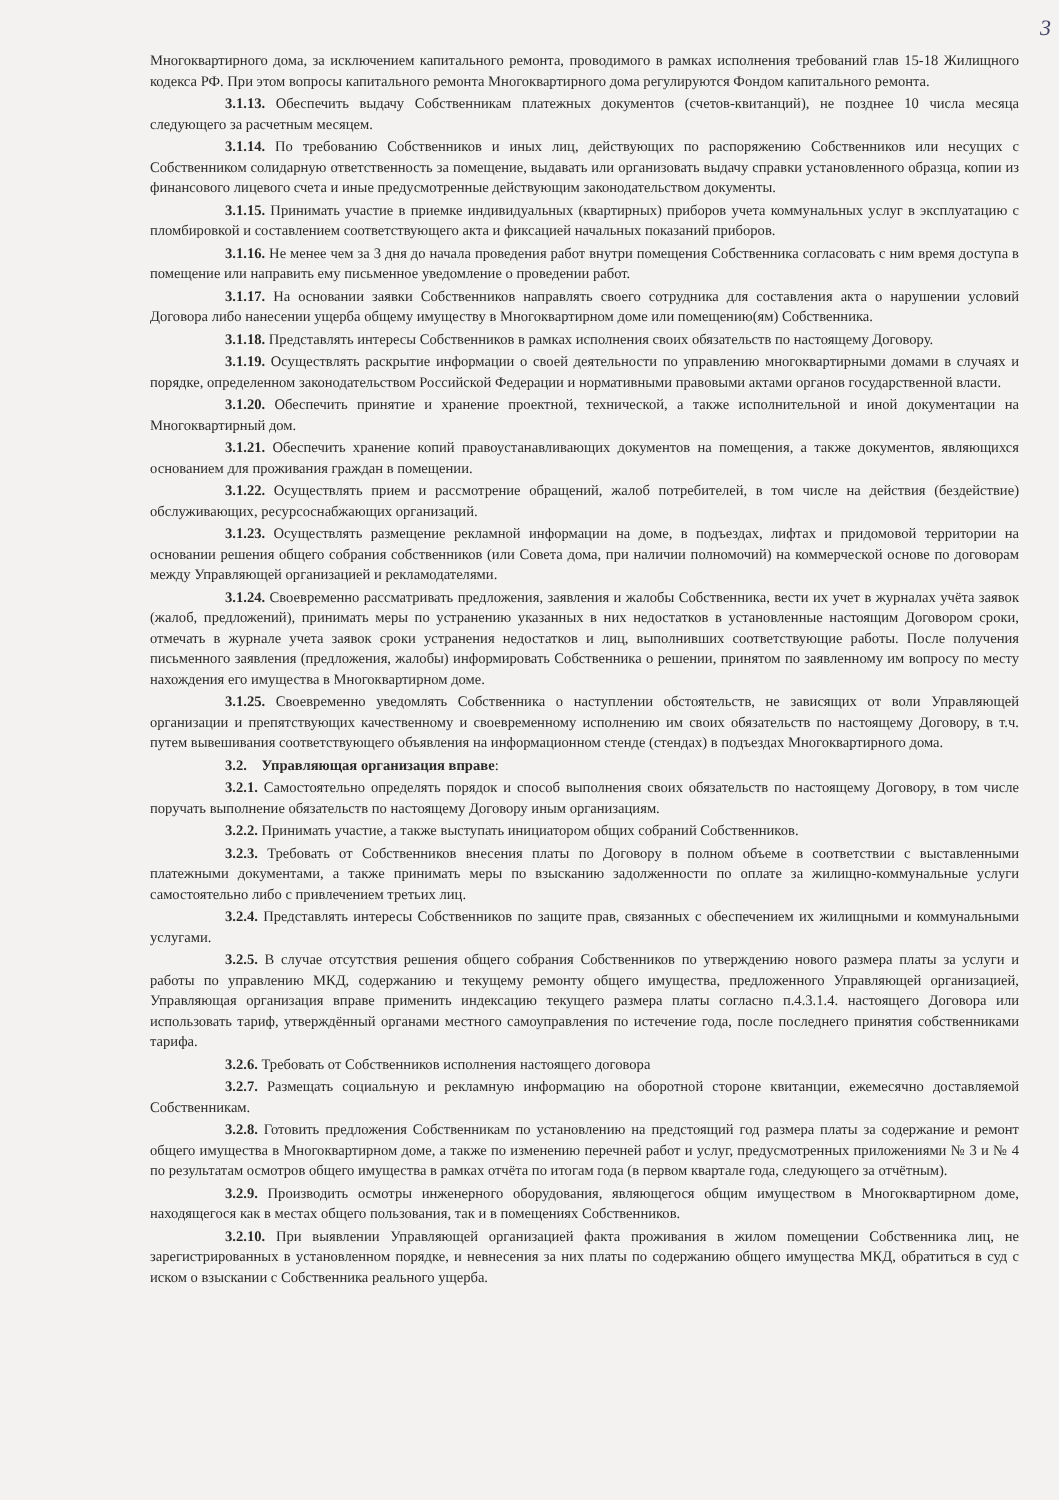3
Многоквартирного дома, за исключением капитального ремонта, проводимого в рамках исполнения требований глав 15-18 Жилищного кодекса РФ. При этом вопросы капитального ремонта Многоквартирного дома регулируются Фондом капитального ремонта.
3.1.13. Обеспечить выдачу Собственникам платежных документов (счетов-квитанций), не позднее 10 числа месяца следующего за расчетным месяцем.
3.1.14. По требованию Собственников и иных лиц, действующих по распоряжению Собственников или несущих с Собственником солидарную ответственность за помещение, выдавать или организовать выдачу справки установленного образца, копии из финансового лицевого счета и иные предусмотренные действующим законодательством документы.
3.1.15. Принимать участие в приемке индивидуальных (квартирных) приборов учета коммунальных услуг в эксплуатацию с пломбировкой и составлением соответствующего акта и фиксацией начальных показаний приборов.
3.1.16. Не менее чем за 3 дня до начала проведения работ внутри помещения Собственника согласовать с ним время доступа в помещение или направить ему письменное уведомление о проведении работ.
3.1.17. На основании заявки Собственников направлять своего сотрудника для составления акта о нарушении условий Договора либо нанесении ущерба общему имуществу в Многоквартирном доме или помещению(ям) Собственника.
3.1.18. Представлять интересы Собственников в рамках исполнения своих обязательств по настоящему Договору.
3.1.19. Осуществлять раскрытие информации о своей деятельности по управлению многоквартирными домами в случаях и порядке, определенном законодательством Российской Федерации и нормативными правовыми актами органов государственной власти.
3.1.20. Обеспечить принятие и хранение проектной, технической, а также исполнительной и иной документации на Многоквартирный дом.
3.1.21. Обеспечить хранение копий правоустанавливающих документов на помещения, а также документов, являющихся основанием для проживания граждан в помещении.
3.1.22. Осуществлять прием и рассмотрение обращений, жалоб потребителей, в том числе на действия (бездействие) обслуживающих, ресурсоснабжающих организаций.
3.1.23. Осуществлять размещение рекламной информации на доме, в подъездах, лифтах и придомовой территории на основании решения общего собрания собственников (или Совета дома, при наличии полномочий) на коммерческой основе по договорам между Управляющей организацией и рекламодателями.
3.1.24. Своевременно рассматривать предложения, заявления и жалобы Собственника, вести их учет в журналах учёта заявок (жалоб, предложений), принимать меры по устранению указанных в них недостатков в установленные настоящим Договором сроки, отмечать в журнале учета заявок сроки устранения недостатков и лиц, выполнивших соответствующие работы. После получения письменного заявления (предложения, жалобы) информировать Собственника о решении, принятом по заявленному им вопросу по месту нахождения его имущества в Многоквартирном доме.
3.1.25. Своевременно уведомлять Собственника о наступлении обстоятельств, не зависящих от воли Управляющей организации и препятствующих качественному и своевременному исполнению им своих обязательств по настоящему Договору, в т.ч. путем вывешивания соответствующего объявления на информационном стенде (стендах) в подъездах Многоквартирного дома.
3.2. Управляющая организация вправе:
3.2.1. Самостоятельно определять порядок и способ выполнения своих обязательств по настоящему Договору, в том числе поручать выполнение обязательств по настоящему Договору иным организациям.
3.2.2. Принимать участие, а также выступать инициатором общих собраний Собственников.
3.2.3. Требовать от Собственников внесения платы по Договору в полном объеме в соответствии с выставленными платежными документами, а также принимать меры по взысканию задолженности по оплате за жилищно-коммунальные услуги самостоятельно либо с привлечением третьих лиц.
3.2.4. Представлять интересы Собственников по защите прав, связанных с обеспечением их жилищными и коммунальными услугами.
3.2.5. В случае отсутствия решения общего собрания Собственников по утверждению нового размера платы за услуги и работы по управлению МКД, содержанию и текущему ремонту общего имущества, предложенного Управляющей организацией, Управляющая организация вправе применить индексацию текущего размера платы согласно п.4.3.1.4. настоящего Договора или использовать тариф, утверждённый органами местного самоуправления по истечение года, после последнего принятия собственниками тарифа.
3.2.6. Требовать от Собственников исполнения настоящего договора
3.2.7. Размещать социальную и рекламную информацию на оборотной стороне квитанции, ежемесячно доставляемой Собственникам.
3.2.8. Готовить предложения Собственникам по установлению на предстоящий год размера платы за содержание и ремонт общего имущества в Многоквартирном доме, а также по изменению перечней работ и услуг, предусмотренных приложениями № 3 и № 4 по результатам осмотров общего имущества в рамках отчёта по итогам года (в первом квартале года, следующего за отчётным).
3.2.9. Производить осмотры инженерного оборудования, являющегося общим имуществом в Многоквартирном доме, находящегося как в местах общего пользования, так и в помещениях Собственников.
3.2.10. При выявлении Управляющей организацией факта проживания в жилом помещении Собственника лиц, не зарегистрированных в установленном порядке, и невнесения за них платы по содержанию общего имущества МКД, обратиться в суд с иском о взыскании с Собственника реального ущерба.